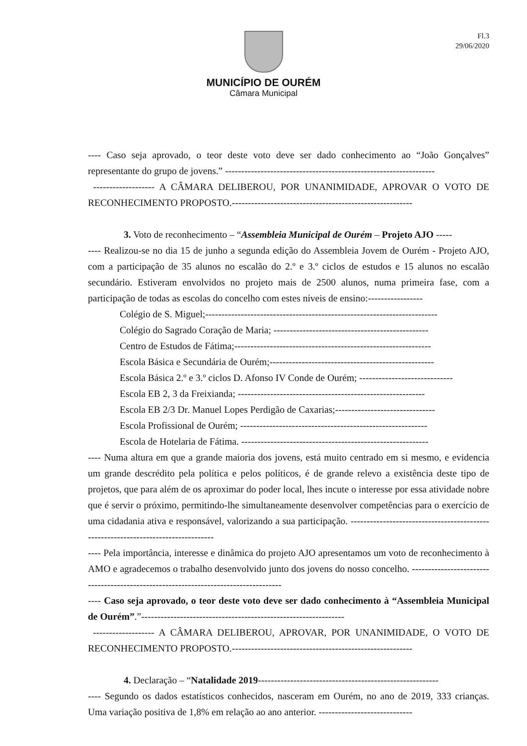Fl.3
29/06/2020
MUNICÍPIO DE OURÉM
Câmara Municipal
---- Caso seja aprovado, o teor deste voto deve ser dado conhecimento ao “João Gonçalves” representante do grupo de jovens.” -----------------------------------------------------------------
------------------- A CÂMARA DELIBEROU, POR UNANIMIDADE, APROVAR O VOTO DE RECONHECIMENTO PROPOSTO.--------------------------------------------------------
3. Voto de reconhecimento – “Assembleia Municipal de Ourém – Projeto AJO -----
---- Realizou-se no dia 15 de junho a segunda edição do Assembleia Jovem de Ourém - Projeto AJO, com a participação de 35 alunos no escalão do 2.º e 3.º ciclos de estudos e 15 alunos no escalão secundário. Estiveram envolvidos no projeto mais de 2500 alunos, numa primeira fase, com a participação de todas as escolas do concelho com estes níveis de ensino:-----------------
Colégio de S. Miguel;------------------------------------------------------------------------
Colégio do Sagrado Coração de Maria; ------------------------------------------------
Centro de Estudos de Fátima;-------------------------------------------------------------
Escola Básica e Secundária de Ourém;---------------------------------------------------
Escola Básica 2.º e 3.º ciclos D. Afonso IV Conde de Ourém; -----------------------------
Escola EB 2, 3 da Freixianda; ----------------------------------------------------------
Escola EB 2/3 Dr. Manuel Lopes Perdigão de Caxarias;-------------------------------
Escola Profissional de Ourém; ----------------------------------------------------------
Escola de Hotelaria de Fátima. ----------------------------------------------------------
---- Numa altura em que a grande maioria dos jovens, está muito centrado em si mesmo, e evidencia um grande descrédito pela política e pelos políticos, é de grande relevo a existência deste tipo de projetos, que para além de os aproximar do poder local, lhes incute o interesse por essa atividade nobre que é servir o próximo, permitindo-lhe simultaneamente desenvolver competências para o exercício de uma cidadania ativa e responsável, valorizando a sua participação. ----------------------------------------------------------------------------------
---- Pela importância, interesse e dinâmica do projeto AJO apresentamos um voto de reconhecimento à AMO e agradecemos o trabalho desenvolvido junto dos jovens do nosso concelho. ------------------------------------------------------------------------------------
---- Caso seja aprovado, o teor deste voto deve ser dado conhecimento à “Assembleia Municipal de Ourém”.”---------------------------------------------------------------
------------------- A CÂMARA DELIBEROU, APROVAR, POR UNANIMIDADE, O VOTO DE RECONHECIMENTO PROPOSTO.--------------------------------------------------------
4. Declaração – “Natalidade 2019--------------------------------------------------------
---- Segundo os dados estatísticos conhecidos, nasceram em Ourém, no ano de 2019, 333 crianças. Uma variação positiva de 1,8% em relação ao ano anterior. -----------------------------